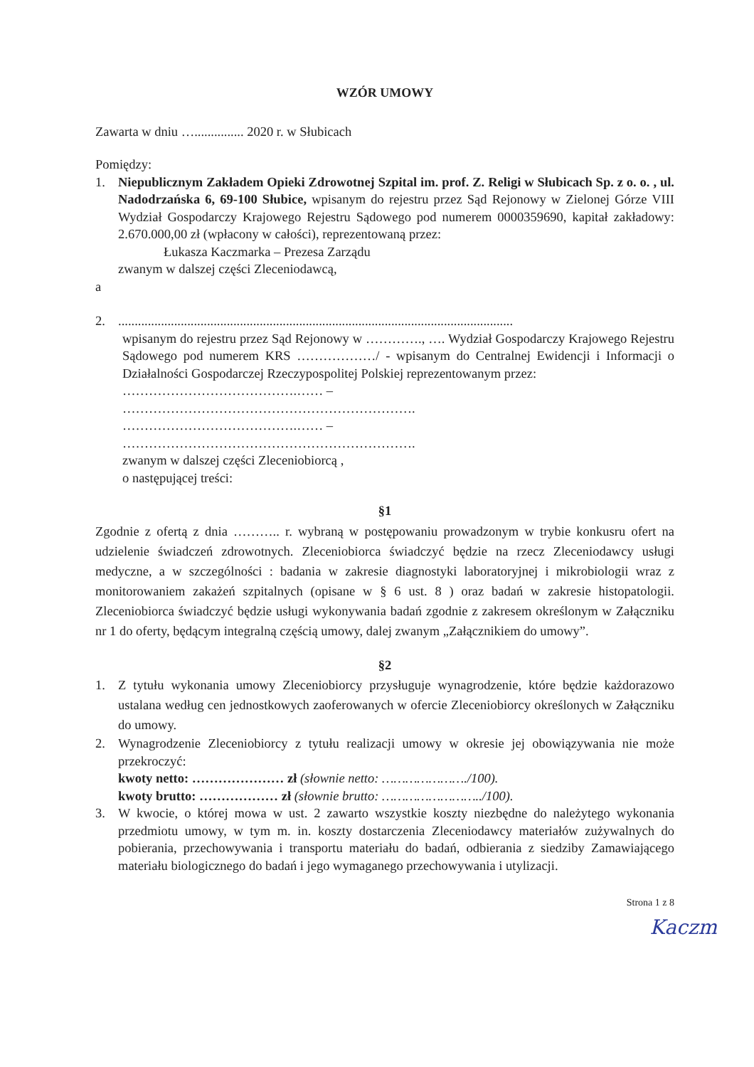WZÓR UMOWY
Zawarta w dniu …............... 2020 r. w Słubicach
Pomiędzy:
1. Niepublicznym Zakładem Opieki Zdrowotnej Szpital im. prof. Z. Religi w Słubicach Sp. z o. o. , ul. Nadodrzańska 6, 69-100 Słubice, wpisanym do rejestru przez Sąd Rejonowy w Zielonej Górze VIII Wydział Gospodarczy Krajowego Rejestru Sądowego pod numerem 0000359690, kapitał zakładowy: 2.670.000,00 zł (wpłacony w całości), reprezentowaną przez:
Łukasza Kaczmarka – Prezesa Zarządu
zwanym w dalszej części Zleceniodawcą,
a
2. ........................................................................................................................
wpisanym do rejestru przez Sąd Rejonowy w …………., …. Wydział Gospodarczy Krajowego Rejestru Sądowego pod numerem KRS ………………/ - wpisanym do Centralnej Ewidencji i Informacji o Działalności Gospodarczej Rzeczypospolitej Polskiej reprezentowanym przez:
………………………………….…… –
………………………………………………………….
………………………………….…… –
………………………………………………………….
zwanym w dalszej części Zleceniobiorcą ,
o następującej treści:
§1
Zgodnie z ofertą z dnia ……….. r. wybraną w postępowaniu prowadzonym w trybie konkusru ofert na udzielenie świadczeń zdrowotnych. Zleceniobiorca świadczyć będzie na rzecz Zleceniodawcy usługi medyczne, a w szczególności : badania w zakresie diagnostyki laboratoryjnej i mikrobiologii wraz z monitorowaniem zakażeń szpitalnych (opisane w § 6 ust. 8 ) oraz badań w zakresie histopatologii. Zleceniobiorca świadczyć będzie usługi wykonywania badań zgodnie z zakresem określonym w Załączniku nr 1 do oferty, będącym integralną częścią umowy, dalej zwanym „Załącznikiem do umowy”.
§2
1. Z tytułu wykonania umowy Zleceniobiorcy przysługuje wynagrodzenie, które będzie każdorazowo ustalana według cen jednostkowych zaoferowanych w ofercie Zleceniobiorcy określonych w Załączniku do umowy.
2. Wynagrodzenie Zleceniobiorcy z tytułu realizacji umowy w okresie jej obowiązywania nie może przekroczyć:
kwoty netto: ………………… zł (słownie netto: …………………./100).
kwoty brutto: ……………… zł (słownie brutto: ……………………../100).
3. W kwocie, o której mowa w ust. 2 zawarto wszystkie koszty niezbędne do należytego wykonania przedmiotu umowy, w tym m. in. koszty dostarczenia Zleceniodawcy materiałów zużywalnych do pobierania, przechowywania i transportu materiału do badań, odbierania z siedziby Zamawiającego materiału biologicznego do badań i jego wymaganego przechowywania i utylizacji.
Strona 1 z 8
Kaczm